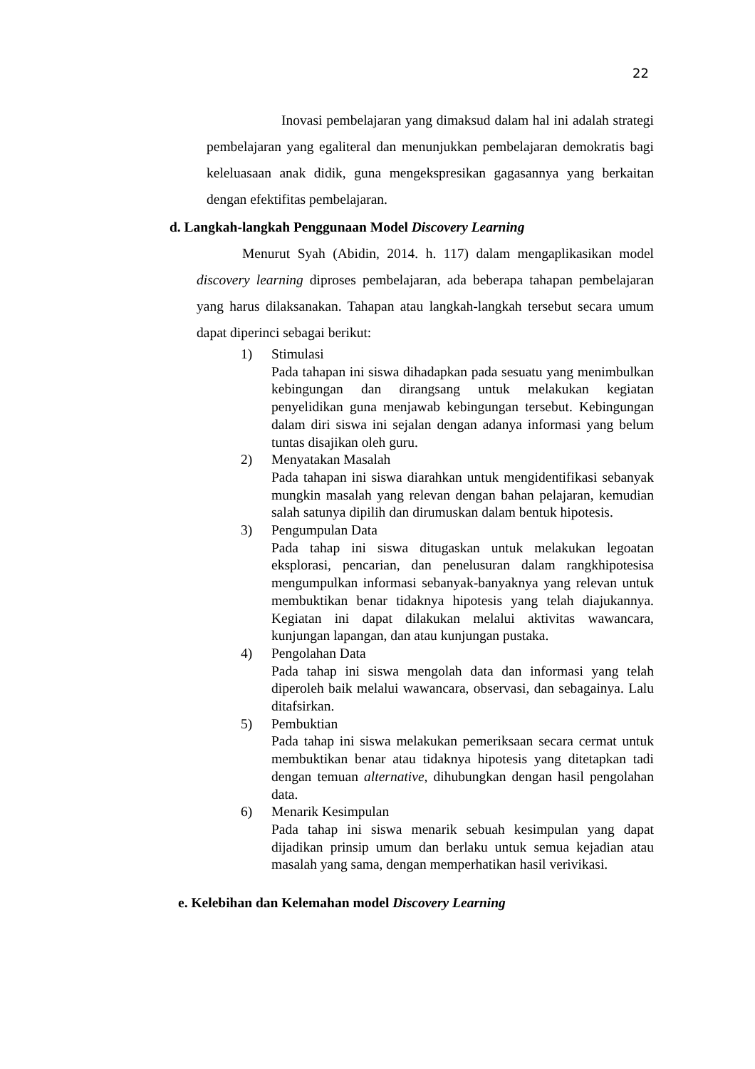22
Inovasi pembelajaran yang dimaksud dalam hal ini adalah strategi pembelajaran yang egaliteral dan menunjukkan pembelajaran demokratis bagi keleluasaan anak didik, guna mengekspresikan gagasannya yang berkaitan dengan efektifitas pembelajaran.
d. Langkah-langkah Penggunaan Model Discovery Learning
Menurut Syah (Abidin, 2014. h. 117) dalam mengaplikasikan model discovery learning diproses pembelajaran, ada beberapa tahapan pembelajaran yang harus dilaksanakan. Tahapan atau langkah-langkah tersebut secara umum dapat diperinci sebagai berikut:
1) Stimulasi
Pada tahapan ini siswa dihadapkan pada sesuatu yang menimbulkan kebingungan dan dirangsang untuk melakukan kegiatan penyelidikan guna menjawab kebingungan tersebut. Kebingungan dalam diri siswa ini sejalan dengan adanya informasi yang belum tuntas disajikan oleh guru.
2) Menyatakan Masalah
Pada tahapan ini siswa diarahkan untuk mengidentifikasi sebanyak mungkin masalah yang relevan dengan bahan pelajaran, kemudian salah satunya dipilih dan dirumuskan dalam bentuk hipotesis.
3) Pengumpulan Data
Pada tahap ini siswa ditugaskan untuk melakukan legoatan eksplorasi, pencarian, dan penelusuran dalam rangkhipotesisa mengumpulkan informasi sebanyak-banyaknya yang relevan untuk membuktikan benar tidaknya hipotesis yang telah diajukannya. Kegiatan ini dapat dilakukan melalui aktivitas wawancara, kunjungan lapangan, dan atau kunjungan pustaka.
4) Pengolahan Data
Pada tahap ini siswa mengolah data dan informasi yang telah diperoleh baik melalui wawancara, observasi, dan sebagainya. Lalu ditafsirkan.
5) Pembuktian
Pada tahap ini siswa melakukan pemeriksaan secara cermat untuk membuktikan benar atau tidaknya hipotesis yang ditetapkan tadi dengan temuan alternative, dihubungkan dengan hasil pengolahan data.
6) Menarik Kesimpulan
Pada tahap ini siswa menarik sebuah kesimpulan yang dapat dijadikan prinsip umum dan berlaku untuk semua kejadian atau masalah yang sama, dengan memperhatikan hasil verivikasi.
e. Kelebihan dan Kelemahan model Discovery Learning